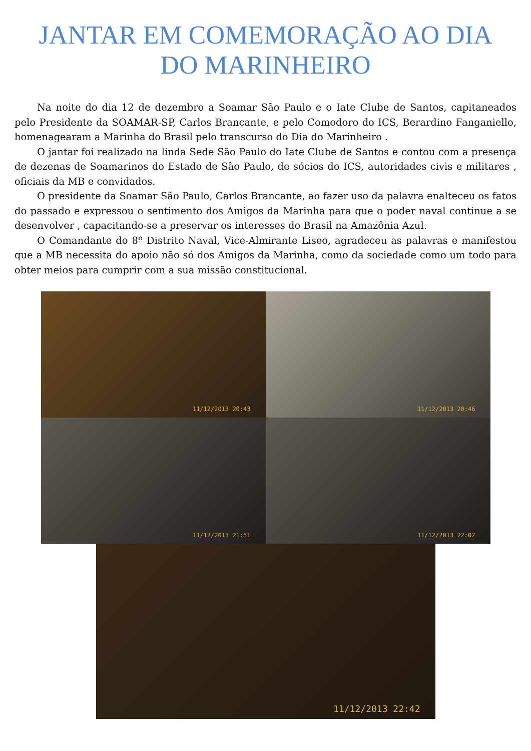JANTAR EM COMEMORAÇÃO AO DIA
DO MARINHEIRO
Na noite do dia 12 de dezembro a Soamar São Paulo e o Iate Clube de Santos, capitaneados pelo Presidente da SOAMAR-SP, Carlos Brancante, e pelo Comodoro do ICS, Berardino Fanganiello, homenagearam a Marinha do Brasil pelo transcurso do Dia do Marinheiro .
O jantar foi realizado na linda Sede São Paulo do Iate Clube de Santos e contou com a presença de dezenas de Soamarinos do Estado de São Paulo, de sócios do ICS, autoridades civis e militares , oficiais da MB e convidados.
O presidente da Soamar São Paulo, Carlos Brancante, ao fazer uso da palavra enalteceu os fatos do passado e expressou o sentimento dos Amigos da Marinha para que o poder naval continue a se desenvolver , capacitando-se a preservar os interesses do Brasil na Amazônia Azul.
O Comandante do 8º Distrito Naval, Vice-Almirante Liseo, agradeceu as palavras e manifestou que a MB necessita do apoio não só dos Amigos da Marinha, como da sociedade como um todo para obter meios para cumprir com a sua missão constitucional.
11/12/2013 20:43
11/12/2013 20:46
11/12/2013 21:51
11/12/2013 22:02
11/12/2013 22:42